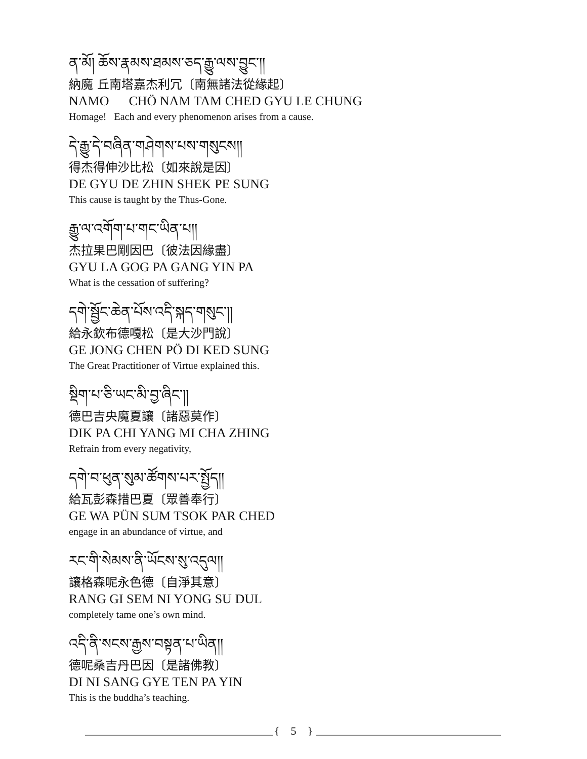ན་མོ། ཆོས་རྣམས་ཐམས་ཅད་རྒྱུ་ལས་བྱུང་།།
納魔 丘南塔嘉杰利冗〔南無諸法從緣起〕
NAMO CHÖ NAM TAM CHED GYU LE CHUNG
Homage! Each and every phenomenon arises from a cause.
དེ་རྒྱུ་དེ་བཞིན་གཤེགས་པས་གསུངས།།
得杰得伸沙比松〔如來說是因〕
DE GYU DE ZHIN SHEK PE SUNG
This cause is taught by the Thus-Gone.
རྒྱུ་ལ་འགོག་པ་གང་ཡིན་པ།།
杰拉果巴剛因巴〔彼法因緣盡〕
GYU LA GOG PA GANG YIN PA
What is the cessation of suffering?
དགེ་སྦྱོང་ཆེན་པོས་འདི་སྐད་གསུང་།།
給永欽布德嘎松〔是大沙門說〕
GE JONG CHEN PÖ DI KED SUNG
The Great Practitioner of Virtue explained this.
སྡིག་པ་ཅི་ཡང་མི་བྱ་ཞིང་།།
德巴吉央魔夏讓〔諸惡莫作〕
DIK PA CHI YANG MI CHA ZHING
Refrain from every negativity,
དགེ་བ་ཕུན་སུམ་ཚོགས་པར་སྤྱོད།།
給瓦彭森措巴夏〔眾善奉行〕
GE WA PÜN SUM TSOK PAR CHED
engage in an abundance of virtue, and
རང་གི་སེམས་ནི་ཡོངས་སུ་འདུལ།།
讓格森呢永色德〔自淨其意〕
RANG GI SEM NI YONG SU DUL
completely tame one’s own mind.
འདི་ནི་སངས་རྒྱས་བསྟན་པ་ཡིན།།
德呢桑吉丹巴因〔是諸佛教〕
DI NI SANG GYE TEN PA YIN
This is the buddha’s teaching.
{ 5 }